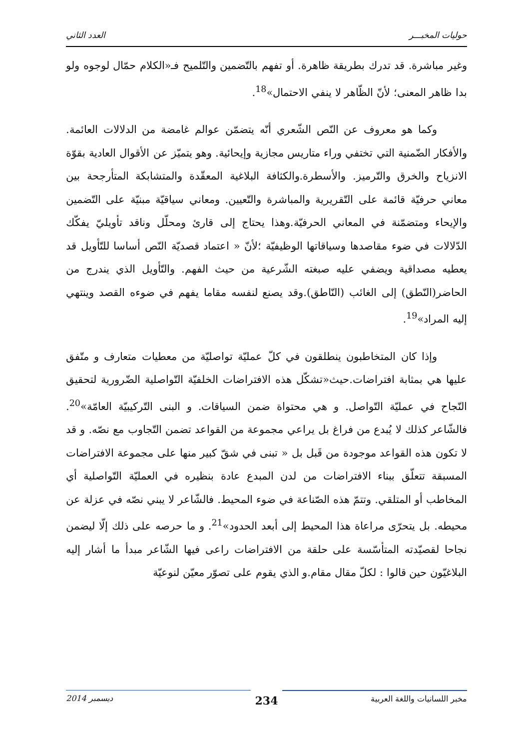حوليات المخبـــر العدد الثاني
وغير مباشرة. قد تدرك بطريقة ظاهرة. أو تفهم بالتّضمين والتّلميح فـ«الكلام حمّال لوجوه ولو بدا ظاهر المعنى؛ لأنّ الظّاهر لا ينفي الاحتمال»<sup>18</sup>.
وكما هو معروف عن النّص الشّعري أنّه يتضمّن عوالم غامضة من الدلالات العائمة. والأفكار الضّمنية التي تختفي وراء متاريس مجازية وإيحائية. وهو يتميّز عن الأقوال العادية بقوّة الانزياح والخرق والتّرميز. والأسطرة.والكثافة البلاغية المعقّدة والمتشابكة المتأرجحة بين معاني حرفيّة قائمة على التّقريرية والمباشرة والتّعيين. ومعاني سياقيّة مبنيّة على التّضمين والإيحاء ومتضمّنة في المعاني الحرفيّة.وهذا يحتاج إلى قارئ ومحلّل وناقد تأويليّ يفكّك الدّلالات في ضوء مقاصدها وسياقاتها الوظيفيّة ؛لأنّ « اعتماد قصديّة النّص أساسا للتّأويل قد يعطيه مصداقية ويضفي عليه صبغته الشّرعية من حيث الفهم. والتّأويل الذي يندرج من الحاضر(النّطق) إلى الغائب (النّاطق).وقد يصنع لنفسه مقاما يفهم في ضوءه القصد وينتهي إليه المراد»<sup>19</sup>.
وإذا كان المتخاطبون ينطلقون في كلّ عمليّة تواصليّة من معطيات متعارف و متّفق عليها هي بمثابة افتراضات.حيث«تشكّل هذه الافتراضات الخلفيّة التّواصلية الضّرورية لتحقيق النّجاح في عمليّة التّواصل. و هي محتواة ضمن السياقات. و البنى التّركيبيّة العامّة»<sup>20</sup>. فالشّاعر كذلك لا يُبدع من فراغ بل يراعي مجموعة من القواعد تضمن التّجاوب مع نصّه. و قد لا تكون هذه القواعد موجودة من قَبل بل « تبنى في شقّ كبير منها على مجموعة الافتراضات المسبقة تتعلّق ببناء الافتراضات من لدن المبدع عادة بنظيره في العمليّة التّواصلية أي المخاطب أو المتلقي. وتتمّ هذه الصّناعة في ضوء المحيط. فالشّاعر لا يبني نصّه في عزلة عن محيطه. بل يتحرّى مراعاة هذا المحيط إلى أبعد الحدود»<sup>21</sup>. و ما حرصه على ذلك إلّا ليضمن نجاحا لقصيّدته المتأسّسة على حلقة من الافتراضات راعى فيها الشّاعر مبدأ ما أشار إليه البلاغيّون حين قالوا : لكلّ مقال مقام.و الذي يقوم على تصوّر معيّن لنوعيّة
مخبر اللسانيات واللغة العربية 234 ديسمبر 2014